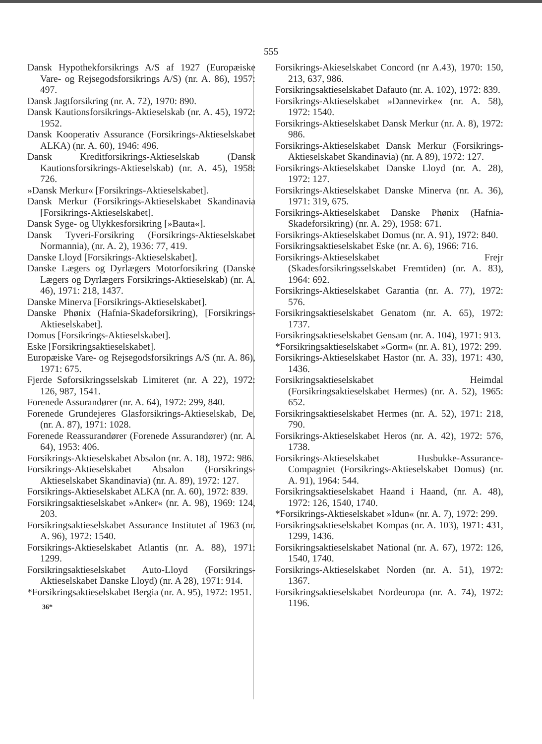555
Dansk Hypothekforsikrings A/S af 1927 (Europæiske Vare- og Rejsegodsforsikrings A/S) (nr. A. 86), 1957: 497.
Dansk Jagtforsikring (nr. A. 72), 1970: 890.
Dansk Kautionsforsikrings-Aktieselskab (nr. A. 45), 1972: 1952.
Dansk Kooperativ Assurance (Forsikrings-Aktieselskabet ALKA) (nr. A. 60), 1946: 496.
Dansk Kreditforsikrings-Aktieselskab (Dansk Kautionsforsikrings-Aktieselskab) (nr. A. 45), 1958: 726.
»Dansk Merkur« [Forsikrings-Aktieselskabet].
Dansk Merkur (Forsikrings-Aktieselskabet Skandinavia [Forsikrings-Aktieselskabet].
Dansk Syge- og Ulykkesforsikring [»Bauta«].
Dansk Tyveri-Forsikring (Forsikrings-Aktieselskabet Normannia), (nr. A. 2), 1936: 77, 419.
Danske Lloyd [Forsikrings-Aktieselskabet].
Danske Lægers og Dyrlægers Motorforsikring (Danske Lægers og Dyrlægers Forsikrings-Aktieselskab) (nr. A. 46), 1971: 218, 1437.
Danske Minerva [Forsikrings-Aktieselskabet].
Danske Phønix (Hafnia-Skadeforsikring), [Forsikrings-Aktieselskabet].
Domus [Forsikrings-Aktieselskabet].
Eske [Forsikringsaktieselskabet].
Europæiske Vare- og Rejsegodsforsikrings A/S (nr. A. 86), 1971: 675.
Fjerde Søforsikringsselskab Limiteret (nr. A 22), 1972: 126, 987, 1541.
Forenede Assurandører (nr. A. 64), 1972: 299, 840.
Forenede Grundejeres Glasforsikrings-Aktieselskab, De, (nr. A. 87), 1971: 1028.
Forenede Reassurandører (Forenede Assurandører) (nr. A. 64), 1953: 406.
Forsikrings-Aktieselskabet Absalon (nr. A. 18), 1972: 986.
Forsikrings-Aktieselskabet Absalon (Forsikrings-Aktieselskabet Skandinavia) (nr. A. 89), 1972: 127.
Forsikrings-Aktieselskabet ALKA (nr. A. 60), 1972: 839.
Forsikringsaktieselskabet »Anker« (nr. A. 98), 1969: 124, 203.
Forsikringsaktieselskabet Assurance Institutet af 1963 (nr. A. 96), 1972: 1540.
Forsikrings-Aktieselskabet Atlantis (nr. A. 88), 1971: 1299.
Forsikringsaktieselskabet Auto-Lloyd (Forsikrings-Aktieselskabet Danske Lloyd) (nr. A 28), 1971: 914.
*Forsikringsaktieselskabet Bergia (nr. A. 95), 1972: 1951.
36*
Forsikrings-Akieselskabet Concord (nr A.43), 1970: 150, 213, 637, 986.
Forsikringsaktieselskabet Dafauto (nr. A. 102), 1972: 839.
Forsikrings-Aktieselskabet »Dannevirke« (nr. A. 58), 1972: 1540.
Forsikrings-Aktieselskabet Dansk Merkur (nr. A. 8), 1972: 986.
Forsikrings-Aktieselskabet Dansk Merkur (Forsikrings-Aktieselskabet Skandinavia) (nr. A 89), 1972: 127.
Forsikrings-Aktieselskabet Danske Lloyd (nr. A. 28), 1972: 127.
Forsikrings-Aktieselskabet Danske Minerva (nr. A. 36), 1971: 319, 675.
Forsikrings-Aktieselskabet Danske Phønix (Hafnia-Skadeforsikring) (nr. A. 29), 1958: 671.
Forsikrings-Aktieselskabet Domus (nr. A. 91), 1972: 840.
Forsikringsaktieselskabet Eske (nr. A. 6), 1966: 716.
Forsikrings-Aktieselskabet Frejr (Skadesforsikringsselskabet Fremtiden) (nr. A. 83), 1964: 692.
Forsikrings-Aktieselskabet Garantia (nr. A. 77), 1972: 576.
Forsikringsaktieselskabet Genatom (nr. A. 65), 1972: 1737.
Forsikringsaktieselskabet Gensam (nr. A. 104), 1971: 913.
*Forsikringsaktieselskabet »Gorm« (nr. A. 81), 1972: 299.
Forsikrings-Aktieselskabet Hastor (nr. A. 33), 1971: 430, 1436.
Forsikringsaktieselskabet Heimdal (Forsikringsaktieselskabet Hermes) (nr. A. 52), 1965: 652.
Forsikringsaktieselskabet Hermes (nr. A. 52), 1971: 218, 790.
Forsikrings-Aktieselskabet Heros (nr. A. 42), 1972: 576, 1738.
Forsikrings-Aktieselskabet Husbukke-Assurance-Compagniet (Forsikrings-Aktieselskabet Domus) (nr. A. 91), 1964: 544.
Forsikringsaktieselskabet Haand i Haand, (nr. A. 48), 1972: 126, 1540, 1740.
*Forsikrings-Aktieselskabet »Idun« (nr. A. 7), 1972: 299.
Forsikringsaktieselskabet Kompas (nr. A. 103), 1971: 431, 1299, 1436.
Forsikringsaktieselskabet National (nr. A. 67), 1972: 126, 1540, 1740.
Forsikrings-Aktieselskabet Norden (nr. A. 51), 1972: 1367.
Forsikringsaktieselskabet Nordeuropa (nr. A. 74), 1972: 1196.